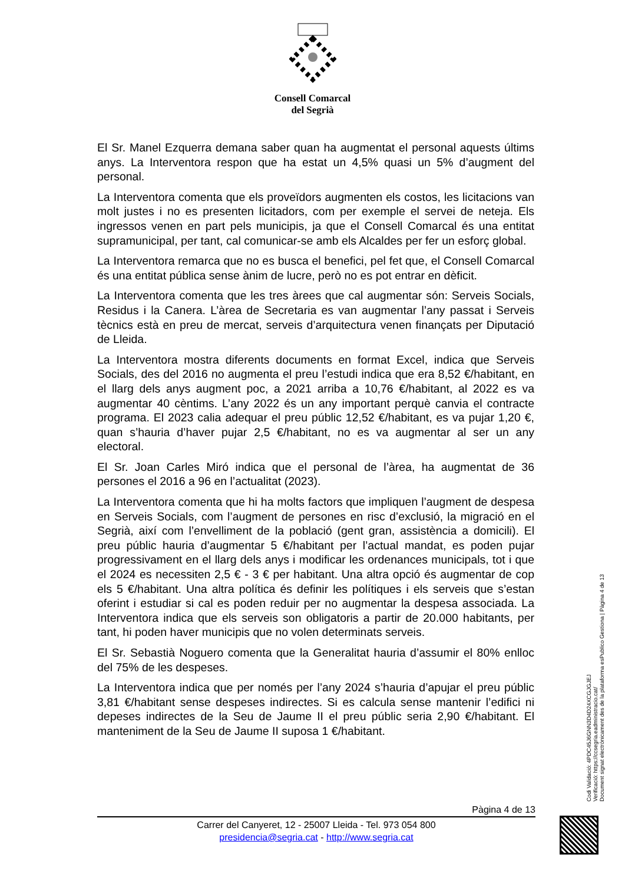Consell Comarcal
del Segrià
El Sr. Manel Ezquerra demana saber quan ha augmentat el personal aquests últims anys. La Interventora respon que ha estat un 4,5% quasi un 5% d’augment del personal.
La Interventora comenta que els proveïdors augmenten els costos, les licitacions van molt justes i no es presenten licitadors, com per exemple el servei de neteja. Els ingressos venen en part pels municipis, ja que el Consell Comarcal és una entitat supramunicipal, per tant, cal comunicar-se amb els Alcaldes per fer un esforç global.
La Interventora remarca que no es busca el benefici, pel fet que, el Consell Comarcal és una entitat pública sense ànim de lucre, però no es pot entrar en dèficit.
La Interventora comenta que les tres àrees que cal augmentar són: Serveis Socials, Residus i la Canera. L’àrea de Secretaria es van augmentar l’any passat i Serveis tècnics està en preu de mercat, serveis d’arquitectura venen finançats per Diputació de Lleida.
La Interventora mostra diferents documents en format Excel, indica que Serveis Socials, des del 2016 no augmenta el preu l’estudi indica que era 8,52 €/habitant, en el llarg dels anys augment poc, a 2021 arriba a 10,76 €/habitant, al 2022 es va augmentar 40 cèntims. L’any 2022 és un any important perquè canvia el contracte programa. El 2023 calia adequar el preu públic 12,52 €/habitant, es va pujar 1,20 €, quan s’hauria d’haver pujar 2,5 €/habitant, no es va augmentar al ser un any electoral.
El Sr. Joan Carles Miró indica que el personal de l’àrea, ha augmentat de 36 persones el 2016 a 96 en l’actualitat (2023).
La Interventora comenta que hi ha molts factors que impliquen l’augment de despesa en Serveis Socials, com l’augment de persones en risc d’exclusió, la migració en el Segrià, així com l’envelliment de la població (gent gran, assistència a domicili). El preu públic hauria d’augmentar 5 €/habitant per l’actual mandat, es poden pujar progressivament en el llarg dels anys i modificar les ordenances municipals, tot i que el 2024 es necessiten 2,5 € - 3 € per habitant. Una altra opció és augmentar de cop els 5 €/habitant. Una altra política és definir les polítiques i els serveis que s’estan oferint i estudiar si cal es poden reduir per no augmentar la despesa associada. La Interventora indica que els serveis son obligatoris a partir de 20.000 habitants, per tant, hi poden haver municipis que no volen determinats serveis.
El Sr. Sebastià Noguero comenta que la Generalitat hauria d’assumir el 80% enlloc del 75% de les despeses.
La Interventora indica que per només per l’any 2024 s’hauria d’apujar el preu públic 3,81 €/habitant sense despeses indirectes. Si es calcula sense mantenir l’edifici ni depeses indirectes de la Seu de Jaume II el preu públic seria 2,90 €/habitant. El manteniment de la Seu de Jaume II suposa 1 €/habitant.
Pàgina 4 de 13
Carrer del Canyeret, 12 - 25007 Lleida - Tel. 973 054 800
presidencia@segria.cat - http://www.segria.cat
Codi Validació: 4PDC45J6GNN3D4D24XCGJGJEJ
Verificació: https://ccsegria.eadministracio.cat/
Document signat electrònicament des de la plataforma esPublico Gestiona | Pàgina 4 de 13